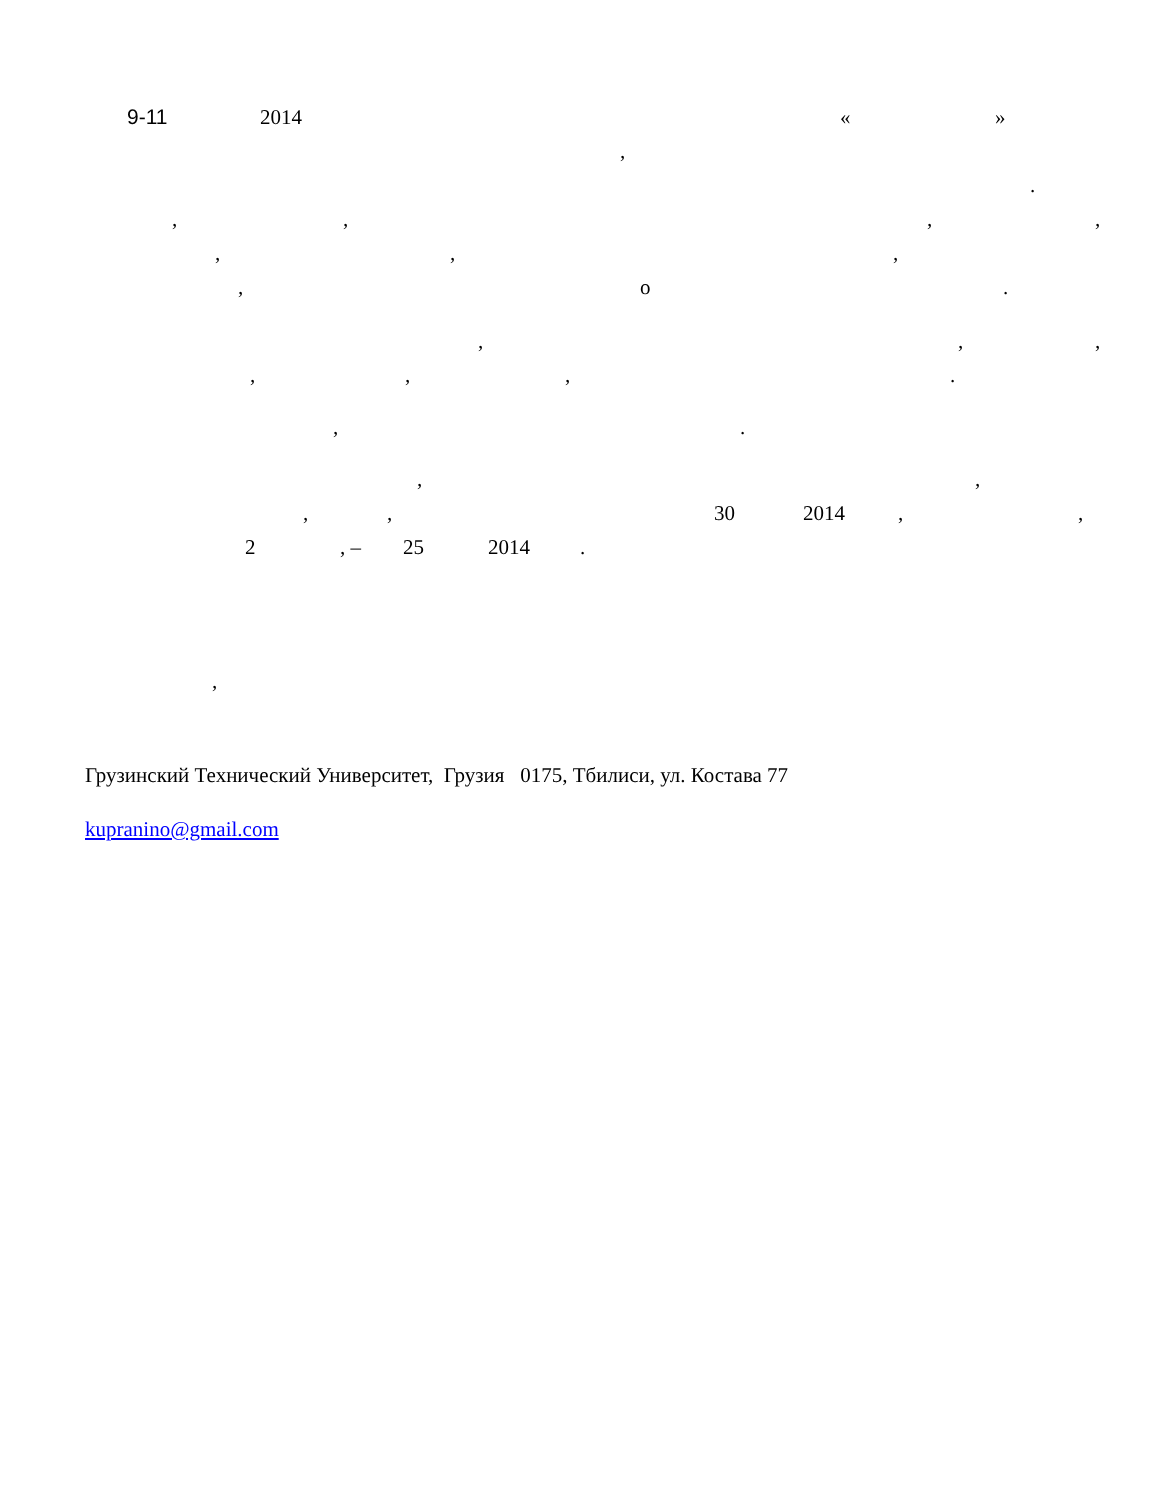9-11 2014 « »
,
.
, , , ,
, , ,
, о .
, , ,
, , , .
, .
, ,
, , 30 2014 , ,
2 , – 25 2014 .
,
Грузинский Технический Университет, Грузия 0175, Тбилиси, ул. Костава 77
kupranino@gmail.com